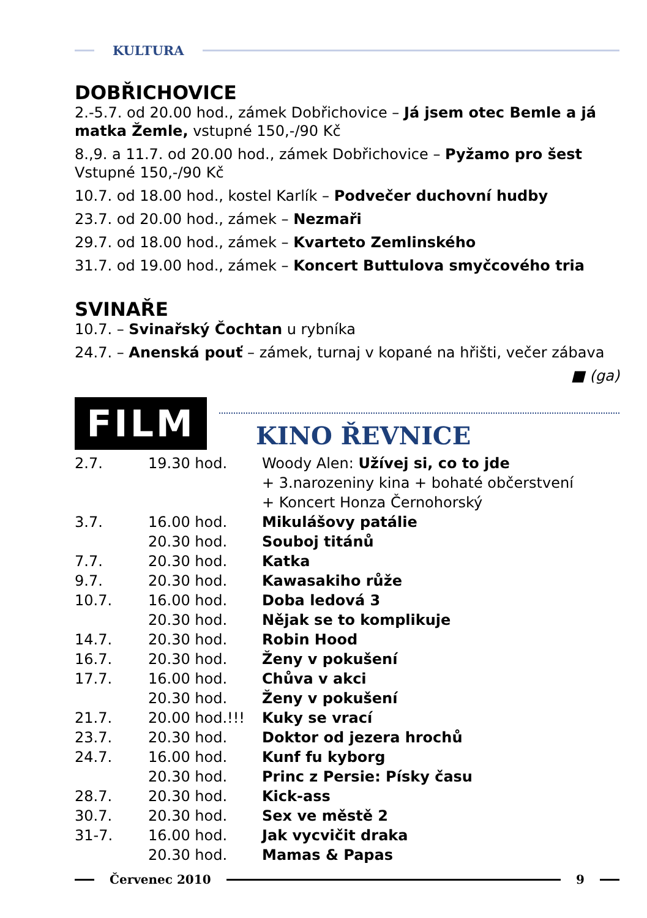KULTURA
DOBŘICHOVICE
2.-5.7. od 20.00 hod., zámek Dobřichovice – Já jsem otec Bemle a já matka Žemle, vstupné 150,-/90 Kč
8.,9. a 11.7. od 20.00 hod., zámek Dobřichovice – Pyžamo pro šest
Vstupné 150,-/90 Kč
10.7. od 18.00 hod., kostel Karlík – Podvečer duchovní hudby
23.7. od 20.00 hod., zámek – Nezmaři
29.7. od 18.00 hod., zámek – Kvarteto Zemlinského
31.7. od 19.00 hod., zámek – Koncert Buttulova smyčcového tria
SVINAŘE
10.7. – Svinařský Čochtan u rybníka
24.7. – Anenská pouť – zámek, turnaj v kopané na hřišti, večer zábava
■ (ga)
FILM
KINO ŘEVNICE
| 2.7. | 19.30 hod. | Woody Alen: Užívej si, co to jde + 3.narozeniny kina + bohaté občerstvení + Koncert Honza Černohorský |
| 3.7. | 16.00 hod. | Mikulášovy patálie |
| | 20.30 hod. | Souboj titánů |
| 7.7. | 20.30 hod. | Katka |
| 9.7. | 20.30 hod. | Kawasakiho růže |
| 10.7. | 16.00 hod. | Doba ledová 3 |
| | 20.30 hod. | Nějak se to komplikuje |
| 14.7. | 20.30 hod. | Robin Hood |
| 16.7. | 20.30 hod. | Ženy v pokušení |
| 17.7. | 16.00 hod. | Chůva v akci |
| | 20.30 hod. | Ženy v pokušení |
| 21.7. | 20.00 hod.!!! | Kuky se vrací |
| 23.7. | 20.30 hod. | Doktor od jezera hrochů |
| 24.7. | 16.00 hod. | Kunf fu kyborg |
| | 20.30 hod. | Princ z Persie: Písky času |
| 28.7. | 20.30 hod. | Kick-ass |
| 30.7. | 20.30 hod. | Sex ve městě 2 |
| 31-7. | 16.00 hod. | Jak vycvičit draka |
| | 20.30 hod. | Mamas & Papas |
Červenec 2010 9